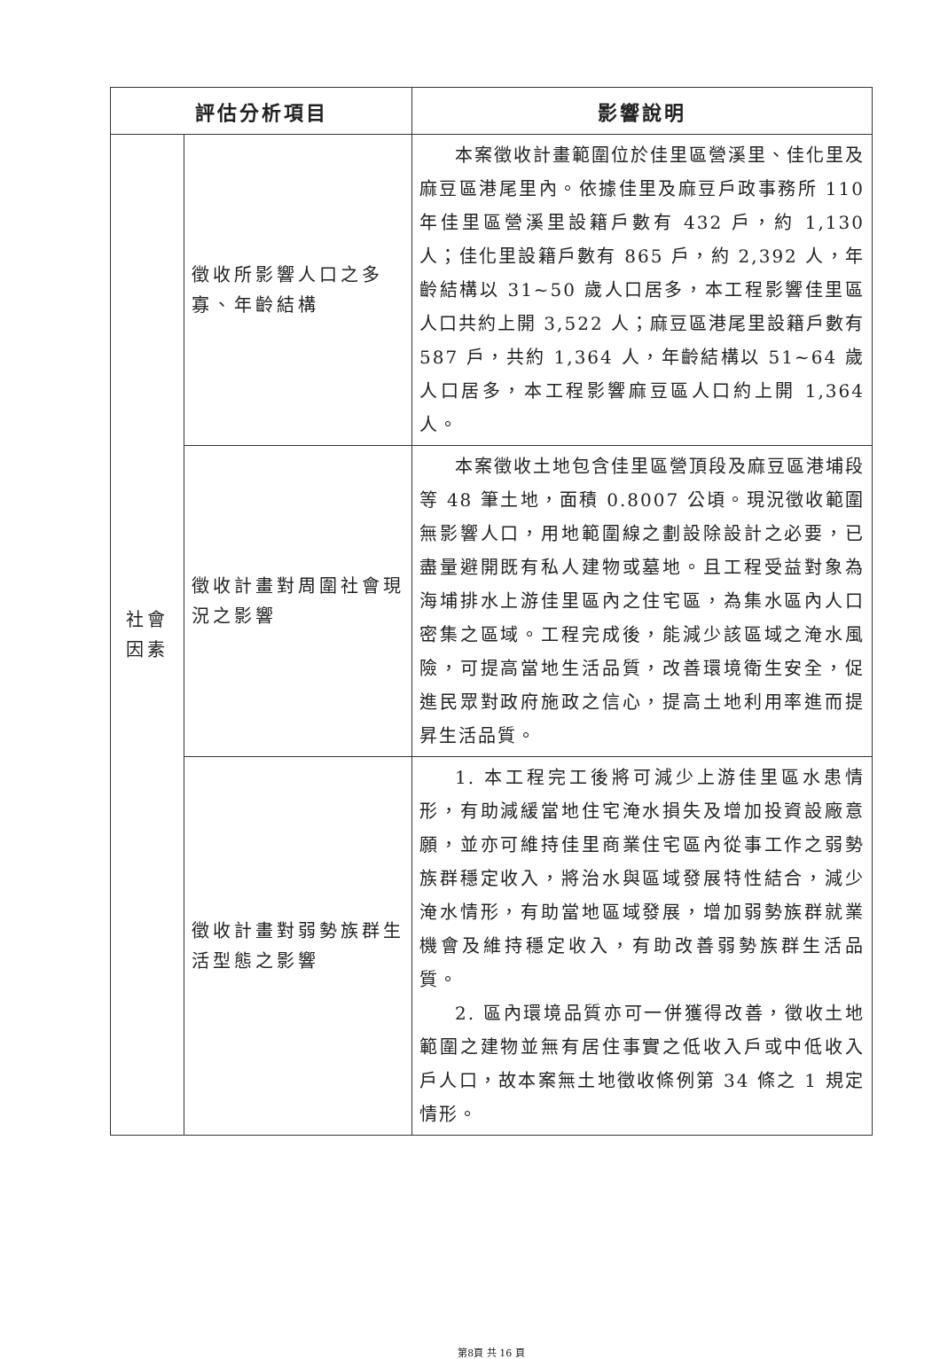| 評估分析項目 | | 影響說明 |
| --- | --- | --- |
| 社會 因素 | 徵收所影響人口之多寡、年齡結構 | 本案徵收計畫範圍位於佳里區營溪里、佳化里及麻豆區港尾里內。依據佳里及麻豆戶政事務所 110 年佳里區營溪里設籍戶數有 432 戶，約 1,130 人；佳化里設籍戶數有 865 戶，約 2,392 人，年齡結構以 31~50 歲人口居多，本工程影響佳里區人口共約上開 3,522 人；麻豆區港尾里設籍戶數有 587 戶，共約 1,364 人，年齡結構以 51~64 歲人口居多，本工程影響麻豆區人口約上開 1,364 人。 |
| | 徵收計畫對周圍社會現況之影響 | 本案徵收土地包含佳里區營頂段及麻豆區港埔段等 48 筆土地，面積 0.8007 公頃。現況徵收範圍無影響人口，用地範圍線之劃設除設計之必要，已盡量避開既有私人建物或墓地。且工程受益對象為海埔排水上游佳里區內之住宅區，為集水區內人口密集之區域。工程完成後，能減少該區域之淹水風險，可提高當地生活品質，改善環境衛生安全，促進民眾對政府施政之信心，提高土地利用率進而提昇生活品質。 |
| | 徵收計畫對弱勢族群生活型態之影響 | 1. 本工程完工後將可減少上游佳里區水患情形，有助減緩當地住宅淹水損失及增加投資設廠意願，並亦可維持佳里商業住宅區內從事工作之弱勢族群穩定收入，將治水與區域發展特性結合，減少淹水情形，有助當地區域發展，增加弱勢族群就業機會及維持穩定收入，有助改善弱勢族群生活品質。 2. 區內環境品質亦可一併獲得改善，徵收土地範圍之建物並無有居住事實之低收入戶或中低收入戶人口，故本案無土地徵收條例第 34 條之 1 規定情形。 |
第8頁 共 16 頁